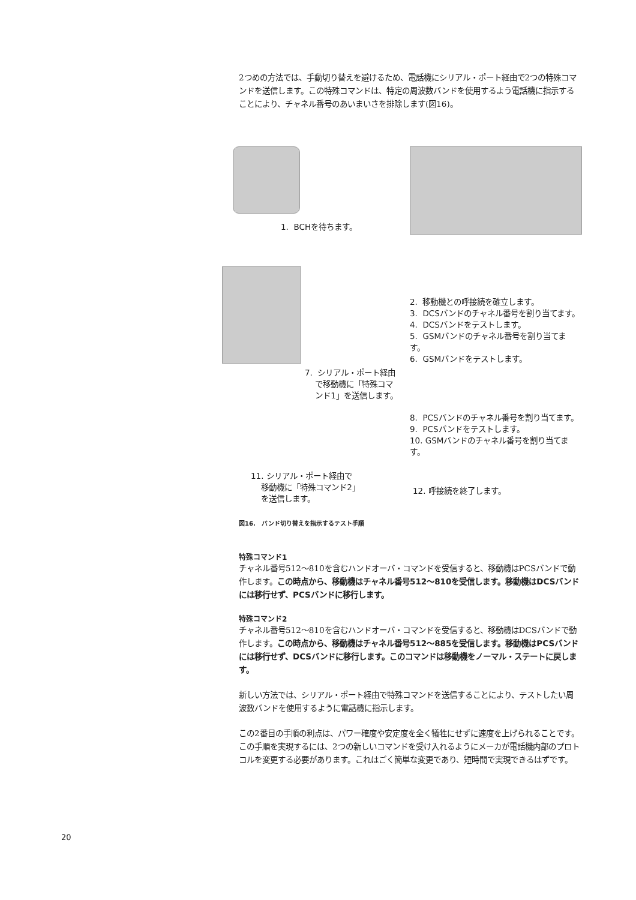2つめの方法では、手動切り替えを避けるため、電話機にシリアル・ポート経由で2つの特殊コマンドを送信します。この特殊コマンドは、特定の周波数バンドを使用するよう電話機に指示することにより、チャネル番号のあいまいさを排除します(図16)。
1. BCHを待ちます。
2. 移動機との呼接続を確立します。
3. DCSバンドのチャネル番号を割り当てます。
4. DCSバンドをテストします。
5. GSMバンドのチャネル番号を割り当てます。
6. GSMバンドをテストします。
7. シリアル・ポート経由
で移動機に「特殊コマ
ンド1」を送信します。
8. PCSバンドのチャネル番号を割り当てます。
9. PCSバンドをテストします。
10. GSMバンドのチャネル番号を割り当てます。
11. シリアル・ポート経由で
移動機に「特殊コマンド2」
を送信します。
12. 呼接続を終了します。
図16. バンド切り替えを指示するテスト手順
特殊コマンド1
チャネル番号512～810を含むハンドオーバ・コマンドを受信すると、移動機はPCSバンドで動作します。この時点から、移動機はチャネル番号512～810を受信します。移動機はDCSバンドには移行せず、PCSバンドに移行します。
特殊コマンド2
チャネル番号512～810を含むハンドオーバ・コマンドを受信すると、移動機はDCSバンドで動作します。この時点から、移動機はチャネル番号512～885を受信します。移動機はPCSバンドには移行せず、DCSバンドに移行します。このコマンドは移動機をノーマル・ステートに戻します。
新しい方法では、シリアル・ポート経由で特殊コマンドを送信することにより、テストしたい周波数バンドを使用するように電話機に指示します。
この2番目の手順の利点は、パワー確度や安定度を全く犠牲にせずに速度を上げられることです。この手順を実現するには、2つの新しいコマンドを受け入れるようにメーカが電話機内部のプロトコルを変更する必要があります。これはごく簡単な変更であり、短時間で実現できるはずです。
20